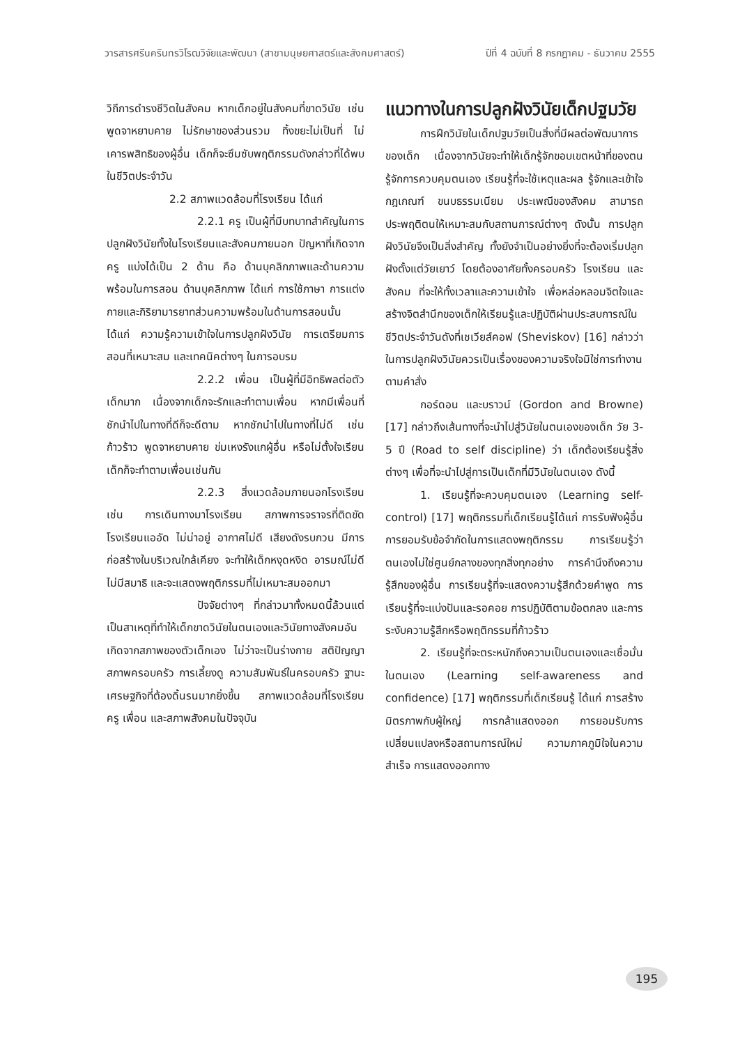วารสารศรีนครินทรวิโรฒวิจัยและพัฒนา (สาขามนุษยศาสตร์และสังคมศาสตร์) ปีที่ 4 ฉบับที่ 8 กรกฎาคม - ธันวาคม 2555
วิถีการดำรงชีวิตในสังคม หากเด็กอยู่ในสังคมที่ขาดวินัย เช่น พูดจาหยาบคาย ไม่รักษาของส่วนรวม ทิ้งขยะไม่เป็นที่ ไม่เคารพสิทธิของผู้อื่น เด็กก็จะซึมซับพฤติกรรมดังกล่าวที่ได้พบในชีวิตประจำวัน
2.2 สภาพแวดล้อมที่โรงเรียน ได้แก่
2.2.1 ครู เป็นผู้ที่มีบทบาทสำคัญในการปลูกฝังวินัยทั้งในโรงเรียนและสังคมภายนอก ปัญหาที่เกิดจากครู แบ่งได้เป็น 2 ด้าน คือ ด้านบุคลิกภาพและด้านความพร้อมในการสอน ด้านบุคลิกภาพ ได้แก่ การใช้ภาษา การแต่งกายและกิริยามารยาทส่วนความพร้อมในด้านการสอนนั้น ได้แก่ ความรู้ความเข้าใจในการปลูกฝังวินัย การเตรียมการสอนที่เหมาะสม และเทคนิคต่างๆ ในการอบรม
2.2.2 เพื่อน เป็นผู้ที่มีอิทธิพลต่อตัวเด็กมาก เนื่องจากเด็กจะรักและทำตามเพื่อน หากมีเพื่อนที่ชักนำไปในทางที่ดีก็จะดีตาม หากชักนำไปในทางที่ไม่ดี เช่น ก้าวร้าว พูดจาหยาบคาย ข่มเหงรังแกผู้อื่น หรือไม่ตั้งใจเรียนเด็กก็จะทำตามเพื่อนเช่นกัน
2.2.3 สิ่งแวดล้อมภายนอกโรงเรียน เช่น การเดินทางมาโรงเรียน สภาพการจราจรที่ติดขัด โรงเรียนแออัด ไม่น่าอยู่ อากาศไม่ดี เสียงดังรบกวน มีการก่อสร้างในบริเวณใกล้เคียง จะทำให้เด็กหงุดหงิด อารมณ์ไม่ดี ไม่มีสมาธิ และจะแสดงพฤติกรรมที่ไม่เหมาะสมออกมา
ปัจจัยต่างๆ ที่กล่าวมาทั้งหมดนี้ล้วนแต่เป็นสาเหตุที่ทำให้เด็กขาดวินัยในตนเองและวินัยทางสังคมอันเกิดจากสภาพของตัวเด็กเอง ไม่ว่าจะเป็นร่างกาย สติปัญญา สภาพครอบครัว การเลี้ยงดู ความสัมพันธ์ในครอบครัว ฐานะเศรษฐกิจที่ต้องดิ้นรนมากยิ่งขึ้น สภาพแวดล้อมที่โรงเรียน ครู เพื่อน และสภาพสังคมในปัจจุบัน
แนวทางในการปลูกฝังวินัยเด็กปฐมวัย
การฝึกวินัยในเด็กปฐมวัยเป็นสิ่งที่มีผลต่อพัฒนาการของเด็ก เนื่องจากวินัยจะทำให้เด็กรู้จักขอบเขตหน้าที่ของตน รู้จักการควบคุมตนเอง เรียนรู้ที่จะใช้เหตุและผล รู้จักและเข้าใจกฎเกณฑ์ ขนบธรรมเนียม ประเพณีของสังคม สามารถประพฤติตนให้เหมาะสมกับสถานการณ์ต่างๆ ดังนั้น การปลูกฝังวินัยจึงเป็นสิ่งสำคัญ ทั้งยังจำเป็นอย่างยิ่งที่จะต้องเริ่มปลูกฝังตั้งแต่วัยเยาว์ โดยต้องอาศัยทั้งครอบครัว โรงเรียน และสังคม ที่จะให้ทั้งเวลาและความเข้าใจ เพื่อหล่อหลอมจิตใจและสร้างจิตสำนึกของเด็กให้เรียนรู้และปฏิบัติผ่านประสบการณ์ในชีวิตประจำวันดังที่เชเวียส์คอฟ (Sheviskov) [16] กล่าวว่า ในการปลูกฝังวินัยควรเป็นเรื่องของความจริงใจมิใช่การทำงานตามคำสั่ง
กอร์ดอน และบราวน์ (Gordon and Browne) [17] กล่าวถึงเส้นทางที่จะนำไปสู่วินัยในตนเองของเด็ก วัย 3-5 ปี (Road to self discipline) ว่า เด็กต้องเรียนรู้สิ่งต่างๆ เพื่อที่จะนำไปสู่การเป็นเด็กที่มีวินัยในตนเอง ดังนี้
1. เรียนรู้ที่จะควบคุมตนเอง (Learning self-control) [17] พฤติกรรมที่เด็กเรียนรู้ได้แก่ การรับฟังผู้อื่น การยอมรับข้อจำกัดในการแสดงพฤติกรรม การเรียนรู้ว่าตนเองไม่ใช่ศูนย์กลางของทุกสิ่งทุกอย่าง การคำนึงถึงความรู้สึกของผู้อื่น การเรียนรู้ที่จะแสดงความรู้สึกด้วยคำพูด การเรียนรู้ที่จะแบ่งปันและรอคอย การปฏิบัติตามข้อตกลง และการระงับความรู้สึกหรือพฤติกรรมที่ก้าวร้าว
2. เรียนรู้ที่จะตระหนักถึงความเป็นตนเองและเชื่อมั่นในตนเอง (Learning self-awareness and confidence) [17] พฤติกรรมที่เด็กเรียนรู้ ได้แก่ การสร้างมิตรภาพกับผู้ใหญ่ การกล้าแสดงออก การยอมรับการเปลี่ยนแปลงหรือสถานการณ์ใหม่ ความภาคภูมิใจในความสำเร็จ การแสดงออกทาง
195